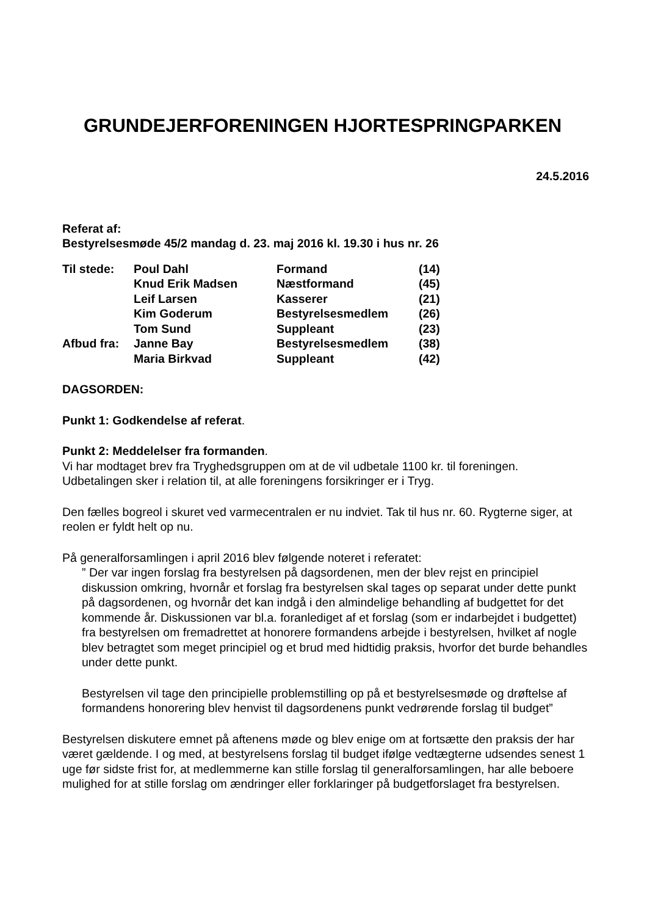GRUNDEJERFORENINGEN HJORTESPRINGPARKEN
24.5.2016
Referat af:
Bestyrelsesmøde 45/2 mandag d. 23. maj 2016 kl. 19.30 i hus nr. 26
| Til stede: | Poul Dahl | Formand | (14) |
| | Knud Erik Madsen | Næstformand | (45) |
| | Leif Larsen | Kasserer | (21) |
| | Kim Goderum | Bestyrelsesmedlem | (26) |
| | Tom Sund | Suppleant | (23) |
| Afbud fra: | Janne Bay | Bestyrelsesmedlem | (38) |
| | Maria Birkvad | Suppleant | (42) |
DAGSORDEN:
Punkt 1: Godkendelse af referat.
Punkt 2: Meddelelser fra formanden.
Vi har modtaget brev fra Tryghedsgruppen om at de vil udbetale 1100 kr. til foreningen. Udbetalingen sker i relation til, at alle foreningens forsikringer er i Tryg.
Den fælles bogreol i skuret ved varmecentralen er nu indviet. Tak til hus nr. 60. Rygterne siger, at reolen er fyldt helt op nu.
På generalforsamlingen i april 2016 blev følgende noteret i referatet:
” Der var ingen forslag fra bestyrelsen på dagsordenen, men der blev rejst en principiel diskussion omkring, hvornår et forslag fra bestyrelsen skal tages op separat under dette punkt på dagsordenen, og hvornår det kan indgå i den almindelige behandling af budgettet for det kommende år. Diskussionen var bl.a. foranlediget af et forslag (som er indarbejdet i budgettet) fra bestyrelsen om fremadrettet at honorere formandens arbejde i bestyrelsen, hvilket af nogle blev betragtet som meget principiel og et brud med hidtidig praksis, hvorfor det burde behandles under dette punkt.
Bestyrelsen vil tage den principielle problemstilling op på et bestyrelsesmøde og drøftelse af formandens honorering blev henvist til dagsordenens punkt vedrørende forslag til budget”
Bestyrelsen diskutere emnet på aftenens møde og blev enige om at fortsætte den praksis der har været gældende. I og med, at bestyrelsens forslag til budget ifølge vedtægterne udsendes senest 1 uge før sidste frist for, at medlemmerne kan stille forslag til generalforsamlingen, har alle beboere mulighed for at stille forslag om ændringer eller forklaringer på budgetforslaget fra bestyrelsen.